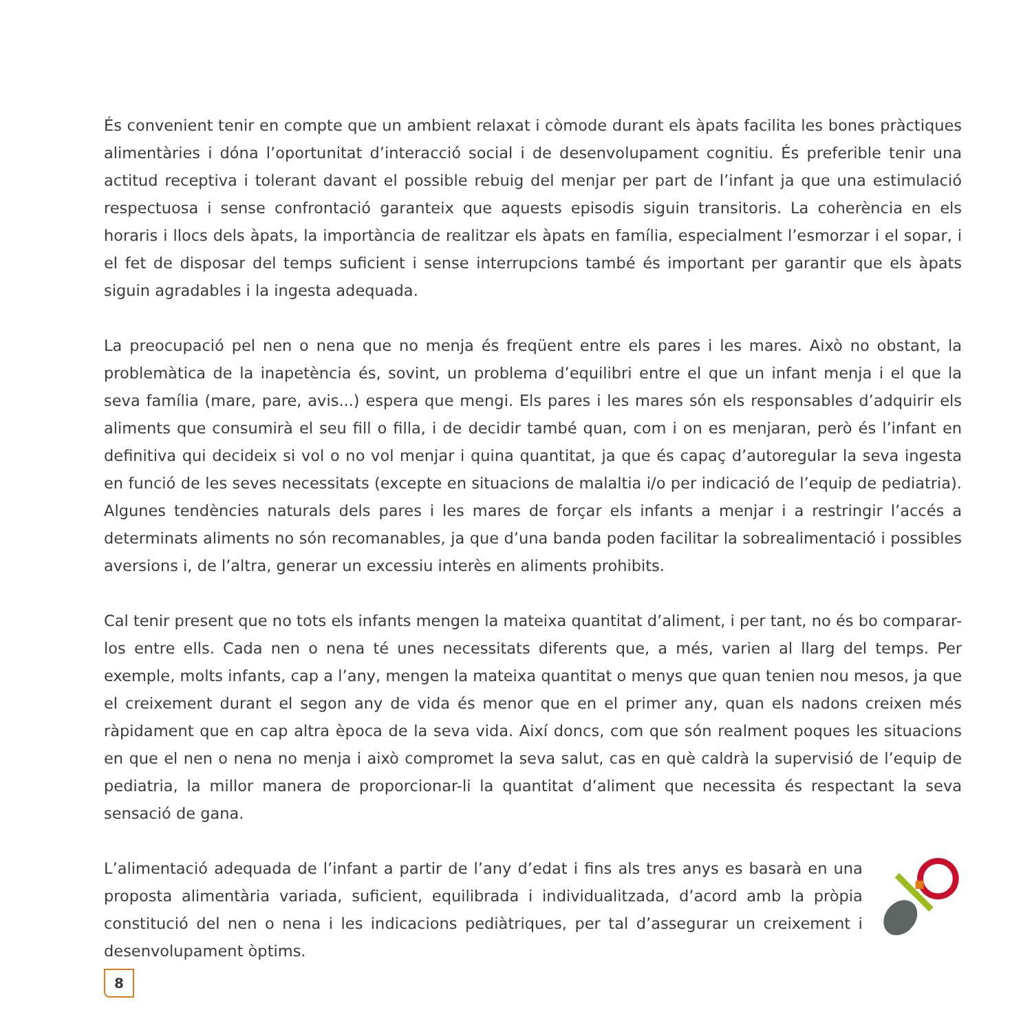És convenient tenir en compte que un ambient relaxat i còmode durant els àpats facilita les bones pràctiques alimentàries i dóna l’oportunitat d’interacció social i de desenvolupament cognitiu. És preferible tenir una actitud receptiva i tolerant davant el possible rebuig del menjar per part de l’infant ja que una estimulació respectuosa i sense confrontació garanteix que aquests episodis siguin transitoris. La coherència en els horaris i llocs dels àpats, la importància de realitzar els àpats en família, especialment l’esmorzar i el sopar, i el fet de disposar del temps suficient i sense interrupcions també és important per garantir que els àpats siguin agradables i la ingesta adequada.
La preocupació pel nen o nena que no menja és freqüent entre els pares i les mares. Això no obstant, la problemàtica de la inapetència és, sovint, un problema d’equilibri entre el que un infant menja i el que la seva família (mare, pare, avis...) espera que mengi. Els pares i les mares són els responsables d’adquirir els aliments que consumirà el seu fill o filla, i de decidir també quan, com i on es menjaran, però és l’infant en definitiva qui decideix si vol o no vol menjar i quina quantitat, ja que és capaç d’autoregular la seva ingesta en funció de les seves necessitats (excepte en situacions de malaltia i/o per indicació de l’equip de pediatria). Algunes tendències naturals dels pares i les mares de forçar els infants a menjar i a restringir l’accés a determinats aliments no són recomanables, ja que d’una banda poden facilitar la sobrealimentació i possibles aversions i, de l’altra, generar un excessiu interès en aliments prohibits.
Cal tenir present que no tots els infants mengen la mateixa quantitat d’aliment, i per tant, no és bo comparar-los entre ells. Cada nen o nena té unes necessitats diferents que, a més, varien al llarg del temps. Per exemple, molts infants, cap a l’any, mengen la mateixa quantitat o menys que quan tenien nou mesos, ja que el creixement durant el segon any de vida és menor que en el primer any, quan els nadons creixen més ràpidament que en cap altra època de la seva vida. Així doncs, com que són realment poques les situacions en que el nen o nena no menja i això compromet la seva salut, cas en què caldrà la supervisió de l’equip de pediatria, la millor manera de proporcionar-li la quantitat d’aliment que necessita és respectant la seva sensació de gana.
L’alimentació adequada de l’infant a partir de l’any d’edat i fins als tres anys es basarà en una proposta alimentària variada, suficient, equilibrada i individualitzada, d’acord amb la pròpia constitució del nen o nena i les indicacions pediàtriques, per tal d’assegurar un creixement i desenvolupament òptims.
8